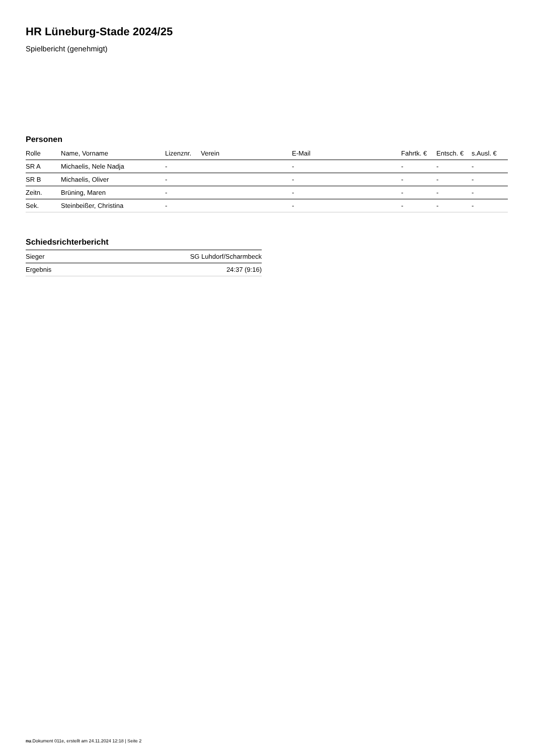HR Lüneburg-Stade 2024/25
Spielbericht (genehmigt)
Personen
| Rolle | Name, Vorname | Lizenznr. | Verein | E-Mail | Fahrtk. € | Entsch. € | s.Ausl. € |
| --- | --- | --- | --- | --- | --- | --- | --- |
| SR A | Michaelis, Nele Nadja | - | | - | - | - | - |
| SR B | Michaelis, Oliver | - | | - | - | - | - |
| Zeitn. | Brüning, Maren | - | | - | - | - | - |
| Sek. | Steinbeißer, Christina | - | | - | - | - | - |
Schiedsrichterbericht
| Sieger | SG Luhdorf/Scharmbeck |
| Ergebnis | 24:37 (9:16) |
nu.Dokument 011e, erstellt am 24.11.2024 12:18 | Seite 2